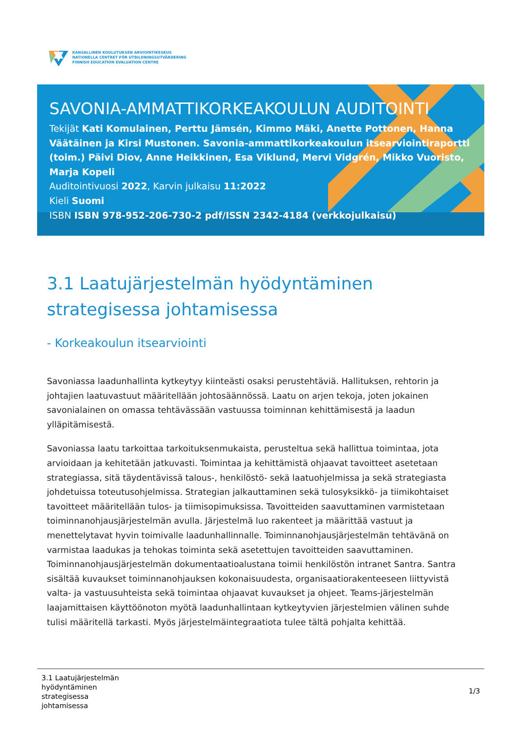KANSALLINEN KOULUTUKSEN ARVIOINTIKESKUS
NATIONELLA CENTRET FÖR UTBILDNINGSUTVÄRDERING
FINNISH EDUCATION EVALUATION CENTRE
SAVONIA-AMMATTIKORKEAKOULUN AUDITOINTI
Tekijät Kati Komulainen, Perttu Jämsén, Kimmo Mäki, Anette Pottonen, Hanna Väätäinen ja Kirsi Mustonen. Savonia-ammattikorkeakoulun itsearviointiraportti (toim.) Päivi Diov, Anne Heikkinen, Esa Viklund, Mervi Vidgrén, Mikko Vuoristo, Marja Kopeli
Auditointivuosi 2022, Karvin julkaisu 11:2022
Kieli Suomi
ISBN ISBN 978-952-206-730-2 pdf/ISSN 2342-4184 (verkkojulkaisu)
3.1 Laatujärjestelmän hyödyntäminen strategisessa johtamisessa
- Korkeakoulun itsearviointi
Savoniassa laadunhallinta kytkeytyy kiinteästi osaksi perustehtäviä. Hallituksen, rehtorin ja johtajien laatuvastuut määritellään johtosäännössä. Laatu on arjen tekoja, joten jokainen savonialainen on omassa tehtävässään vastuussa toiminnan kehittämisestä ja laadun ylläpitämisestä.
Savoniassa laatu tarkoittaa tarkoituksenmukaista, perusteltua sekä hallittua toimintaa, jota arvioidaan ja kehitetään jatkuvasti. Toimintaa ja kehittämistä ohjaavat tavoitteet asetetaan strategiassa, sitä täydentävissä talous-, henkilöstö- sekä laatuohjelmissa ja sekä strategiasta johdetuissa toteutusohjelmissa. Strategian jalkauttaminen sekä tulosyksikkö- ja tiimikohtaiset tavoitteet määritellään tulos- ja tiimisopimuksissa. Tavoitteiden saavuttaminen varmistetaan toiminnanohjausjärjestelmän avulla. Järjestelmä luo rakenteet ja määrittää vastuut ja menettelytavat hyvin toimivalle laadunhallinnalle. Toiminnanohjausjärjestelmän tehtävänä on varmistaa laadukas ja tehokas toiminta sekä asetettujen tavoitteiden saavuttaminen. Toiminnanohjausjärjestelmän dokumentaatioalustana toimii henkilöstön intranet Santra. Santra sisältää kuvaukset toiminnanohjauksen kokonaisuudesta, organisaatiorakenteeseen liittyvistä valta- ja vastuusuhteista sekä toimintaa ohjaavat kuvaukset ja ohjeet. Teams-järjestelmän laajamittaisen käyttöönoton myötä laadunhallintaan kytkeytyvien järjestelmien välinen suhde tulisi määritellä tarkasti. Myös järjestelmäintegraatiota tulee tältä pohjalta kehittää.
3.1 Laatujärjestelmän
hyödyntäminen
strategisessa
johtamisessa
1/3